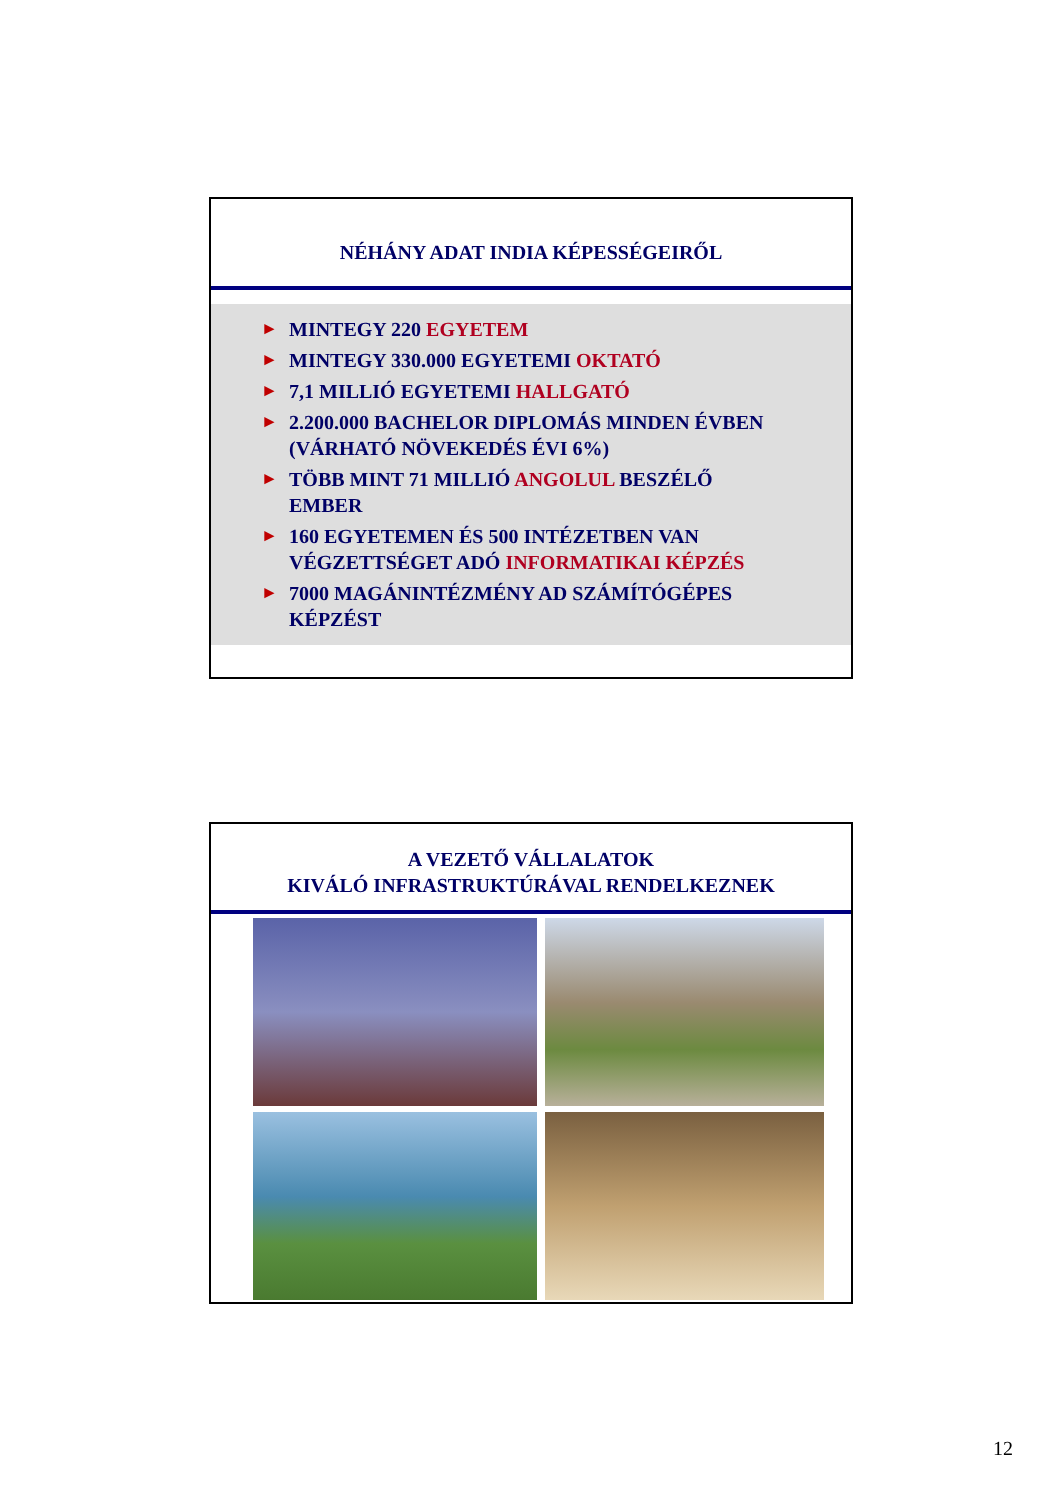NÉHÁNY ADAT INDIA KÉPESSÉGEIRŐL
► MINTEGY 220 EGYETEM
► MINTEGY 330.000 EGYETEMI OKTATÓ
► 7,1 MILLIÓ EGYETEMI HALLGATÓ
► 2.200.000 BACHELOR DIPLOMÁS MINDEN ÉVBEN
(VÁRHATÓ NÖVEKEDÉS ÉVI 6%)
► TÖBB MINT 71 MILLIÓ ANGOLUL BESZÉLŐ
EMBER
► 160 EGYETEMEN ÉS 500 INTÉZETBEN VAN
VÉGZETTSÉGET ADÓ INFORMATIKAI KÉPZÉS
► 7000 MAGÁNINTÉZMÉNY AD SZÁMÍTÓGÉPES
KÉPZÉST
A VEZETŐ VÁLLALATOK
KIVÁLÓ INFRASTRUKTÚRÁVAL RENDELKEZNEK
12